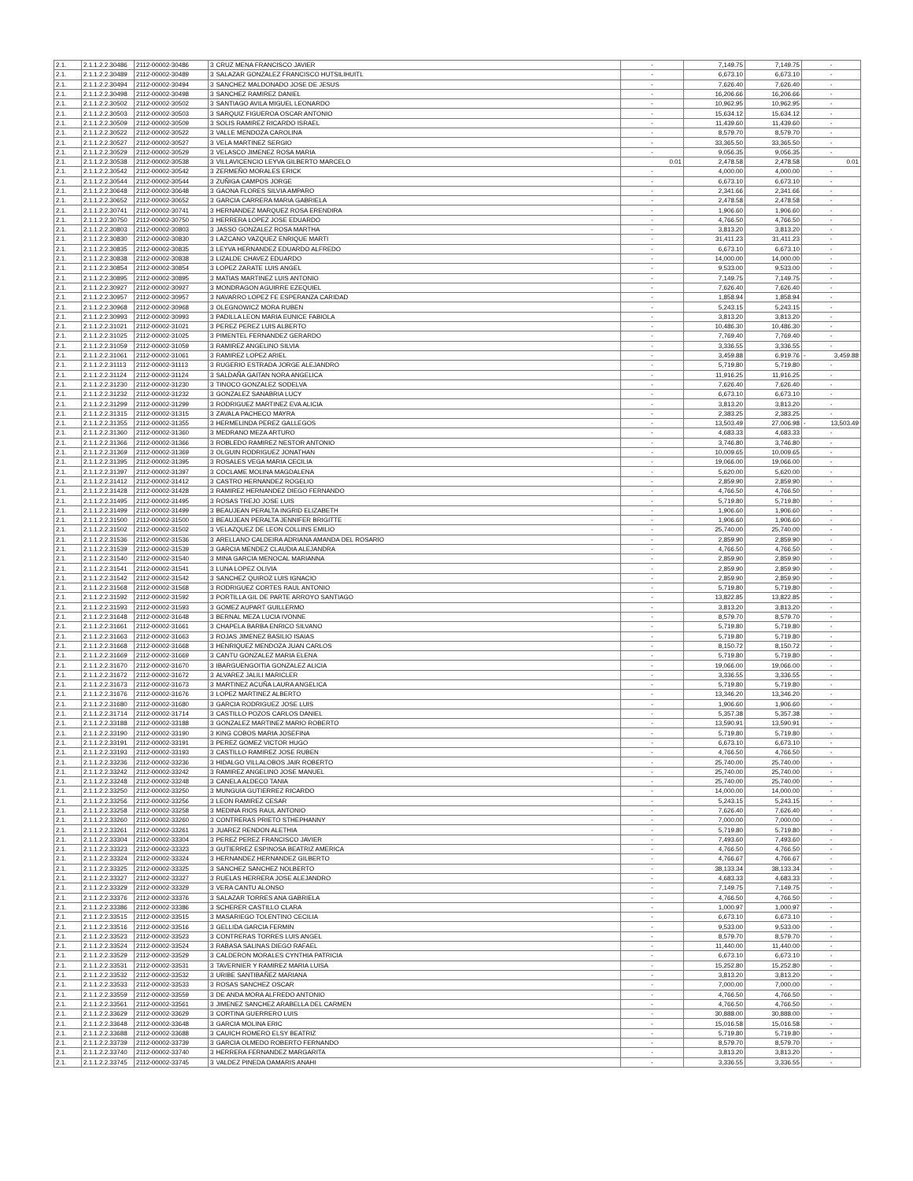| 2.1. | 2.1.1.2.2.30486 | 2112-00002-30486 | 3 | CRUZ MENA FRANCISCO JAVIER | - | 7,149.75 | 7,149.75 | - |
| 2.1. | 2.1.1.2.2.30489 | 2112-00002-30489 | 3 | SALAZAR GONZALEZ FRANCISCO HUTSILIHUITL | - | 6,673.10 | 6,673.10 | - |
| 2.1. | 2.1.1.2.2.30494 | 2112-00002-30494 | 3 | SANCHEZ MALDONADO JOSE DE JESUS | - | 7,626.40 | 7,626.40 | - |
| 2.1. | 2.1.1.2.2.30498 | 2112-00002-30498 | 3 | SANCHEZ RAMIREZ DANIEL | - | 16,206.66 | 16,206.66 | - |
| 2.1. | 2.1.1.2.2.30502 | 2112-00002-30502 | 3 | SANTIAGO AVILA MIGUEL LEONARDO | - | 10,962.95 | 10,962.95 | - |
| 2.1. | 2.1.1.2.2.30503 | 2112-00002-30503 | 3 | SARQUIZ FIGUEROA OSCAR ANTONIO | - | 15,634.12 | 15,634.12 | - |
| 2.1. | 2.1.1.2.2.30509 | 2112-00002-30509 | 3 | SOLIS RAMIREZ RICARDO ISRAEL | - | 11,439.60 | 11,439.60 | - |
| 2.1. | 2.1.1.2.2.30522 | 2112-00002-30522 | 3 | VALLE MENDOZA CAROLINA | - | 8,579.70 | 8,579.70 | - |
| 2.1. | 2.1.1.2.2.30527 | 2112-00002-30527 | 3 | VELA MARTINEZ SERGIO | - | 33,365.50 | 33,365.50 | - |
| 2.1. | 2.1.1.2.2.30529 | 2112-00002-30529 | 3 | VELASCO JIMENEZ ROSA MARIA | - | 9,056.35 | 9,056.35 | - |
| 2.1. | 2.1.1.2.2.30538 | 2112-00002-30538 | 3 | VILLAVICENCIO LEYVA GILBERTO MARCELO | 0.01 | 2,478.58 | 2,478.58 | 0.01 |
| 2.1. | 2.1.1.2.2.30542 | 2112-00002-30542 | 3 | ZERMEÑO MORALES ERICK | - | 4,000.00 | 4,000.00 | - |
| 2.1. | 2.1.1.2.2.30544 | 2112-00002-30544 | 3 | ZUÑIGA CAMPOS JORGE | - | 6,673.10 | 6,673.10 | - |
| 2.1. | 2.1.1.2.2.30648 | 2112-00002-30648 | 3 | GAONA FLORES SILVIA AMPARO | - | 2,341.66 | 2,341.66 | - |
| 2.1. | 2.1.1.2.2.30652 | 2112-00002-30652 | 3 | GARCIA CARRERA MARIA GABRIELA | - | 2,478.58 | 2,478.58 | - |
| 2.1. | 2.1.1.2.2.30741 | 2112-00002-30741 | 3 | HERNANDEZ MARQUEZ ROSA ERENDIRA | - | 1,906.60 | 1,906.60 | - |
| 2.1. | 2.1.1.2.2.30750 | 2112-00002-30750 | 3 | HERRERA LOPEZ JOSE EDUARDO | - | 4,766.50 | 4,766.50 | - |
| 2.1. | 2.1.1.2.2.30803 | 2112-00002-30803 | 3 | JASSO GONZALEZ ROSA MARTHA | - | 3,813.20 | 3,813.20 | - |
| 2.1. | 2.1.1.2.2.30830 | 2112-00002-30830 | 3 | LAZCANO VAZQUEZ ENRIQUE MARTI | - | 31,411.23 | 31,411.23 | - |
| 2.1. | 2.1.1.2.2.30835 | 2112-00002-30835 | 3 | LEYVA HERNANDEZ EDUARDO ALFREDO | - | 6,673.10 | 6,673.10 | - |
| 2.1. | 2.1.1.2.2.30838 | 2112-00002-30838 | 3 | LIZALDE CHAVEZ EDUARDO | - | 14,000.00 | 14,000.00 | - |
| 2.1. | 2.1.1.2.2.30854 | 2112-00002-30854 | 3 | LOPEZ ZARATE LUIS ANGEL | - | 9,533.00 | 9,533.00 | - |
| 2.1. | 2.1.1.2.2.30895 | 2112-00002-30895 | 3 | MATIAS MARTINEZ LUIS ANTONIO | - | 7,149.75 | 7,149.75 | - |
| 2.1. | 2.1.1.2.2.30927 | 2112-00002-30927 | 3 | MONDRAGON AGUIRRE EZEQUIEL | - | 7,626.40 | 7,626.40 | - |
| 2.1. | 2.1.1.2.2.30957 | 2112-00002-30957 | 3 | NAVARRO LOPEZ FE ESPERANZA CARIDAD | - | 1,858.94 | 1,858.94 | - |
| 2.1. | 2.1.1.2.2.30968 | 2112-00002-30968 | 3 | OLEGNOWICZ MORA RUBEN | - | 5,243.15 | 5,243.15 | - |
| 2.1. | 2.1.1.2.2.30993 | 2112-00002-30993 | 3 | PADILLA LEON MARIA EUNICE FABIOLA | - | 3,813.20 | 3,813.20 | - |
| 2.1. | 2.1.1.2.2.31021 | 2112-00002-31021 | 3 | PEREZ PEREZ LUIS ALBERTO | - | 10,486.30 | 10,486.30 | - |
| 2.1. | 2.1.1.2.2.31025 | 2112-00002-31025 | 3 | PIMENTEL FERNANDEZ GERARDO | - | 7,769.40 | 7,769.40 | - |
| 2.1. | 2.1.1.2.2.31059 | 2112-00002-31059 | 3 | RAMIREZ ANGELINO SILVIA | - | 3,336.55 | 3,336.55 | - |
| 2.1. | 2.1.1.2.2.31061 | 2112-00002-31061 | 3 | RAMIREZ LOPEZ ARIEL | - | 3,459.88 | 6,919.76 | - 3,459.88 |
| 2.1. | 2.1.1.2.2.31113 | 2112-00002-31113 | 3 | RUGERIO ESTRADA JORGE ALEJANDRO | - | 5,719.80 | 5,719.80 | - |
| 2.1. | 2.1.1.2.2.31124 | 2112-00002-31124 | 3 | SALDAÑA GAITAN NORA ANGELICA | - | 11,916.25 | 11,916.25 | - |
| 2.1. | 2.1.1.2.2.31230 | 2112-00002-31230 | 3 | TINOCO GONZALEZ SODELVA | - | 7,626.40 | 7,626.40 | - |
| 2.1. | 2.1.1.2.2.31232 | 2112-00002-31232 | 3 | GONZALEZ SANABRIA LUCY | - | 6,673.10 | 6,673.10 | - |
| 2.1. | 2.1.1.2.2.31299 | 2112-00002-31299 | 3 | RODRIGUEZ MARTINEZ EVA ALICIA | - | 3,813.20 | 3,813.20 | - |
| 2.1. | 2.1.1.2.2.31315 | 2112-00002-31315 | 3 | ZAVALA PACHECO MAYRA | - | 2,383.25 | 2,383.25 | - |
| 2.1. | 2.1.1.2.2.31355 | 2112-00002-31355 | 3 | HERMELINDA PEREZ GALLEGOS | - | 13,503.49 | 27,006.98 | - 13,503.49 |
| 2.1. | 2.1.1.2.2.31360 | 2112-00002-31360 | 3 | MEDRANO MEZA ARTURO | - | 4,683.33 | 4,683.33 | - |
| 2.1. | 2.1.1.2.2.31366 | 2112-00002-31366 | 3 | ROBLEDO RAMIREZ NESTOR ANTONIO | - | 3,746.80 | 3,746.80 | - |
| 2.1. | 2.1.1.2.2.31369 | 2112-00002-31369 | 3 | OLGUIN RODRIGUEZ JONATHAN | - | 10,009.65 | 10,009.65 | - |
| 2.1. | 2.1.1.2.2.31395 | 2112-00002-31395 | 3 | ROSALES VEGA MARIA CECILIA | - | 19,066.00 | 19,066.00 | - |
| 2.1. | 2.1.1.2.2.31397 | 2112-00002-31397 | 3 | COCLAME MOLINA MAGDALENA | - | 5,620.00 | 5,620.00 | - |
| 2.1. | 2.1.1.2.2.31412 | 2112-00002-31412 | 3 | CASTRO HERNANDEZ ROGELIO | - | 2,859.90 | 2,859.90 | - |
| 2.1. | 2.1.1.2.2.31428 | 2112-00002-31428 | 3 | RAMIREZ HERNANDEZ DIEGO FERNANDO | - | 4,766.50 | 4,766.50 | - |
| 2.1. | 2.1.1.2.2.31495 | 2112-00002-31495 | 3 | ROSAS TREJO JOSE LUIS | - | 5,719.80 | 5,719.80 | - |
| 2.1. | 2.1.1.2.2.31499 | 2112-00002-31499 | 3 | BEAUJEAN PERALTA INGRID ELIZABETH | - | 1,906.60 | 1,906.60 | - |
| 2.1. | 2.1.1.2.2.31500 | 2112-00002-31500 | 3 | BEAUJEAN PERALTA JENNIFER BRIGITTE | - | 1,906.60 | 1,906.60 | - |
| 2.1. | 2.1.1.2.2.31502 | 2112-00002-31502 | 3 | VELAZQUEZ DE LEON COLLINS EMILIO | - | 25,740.00 | 25,740.00 | - |
| 2.1. | 2.1.1.2.2.31536 | 2112-00002-31536 | 3 | ARELLANO CALDEIRA ADRIANA AMANDA DEL ROSARIO | - | 2,859.90 | 2,859.90 | - |
| 2.1. | 2.1.1.2.2.31539 | 2112-00002-31539 | 3 | GARCIA MENDEZ CLAUDIA ALEJANDRA | - | 4,766.50 | 4,766.50 | - |
| 2.1. | 2.1.1.2.2.31540 | 2112-00002-31540 | 3 | MINA GARCIA MENOCAL MARIANNA | - | 2,859.90 | 2,859.90 | - |
| 2.1. | 2.1.1.2.2.31541 | 2112-00002-31541 | 3 | LUNA LOPEZ OLIVIA | - | 2,859.90 | 2,859.90 | - |
| 2.1. | 2.1.1.2.2.31542 | 2112-00002-31542 | 3 | SANCHEZ QUIROZ LUIS IGNACIO | - | 2,859.90 | 2,859.90 | - |
| 2.1. | 2.1.1.2.2.31568 | 2112-00002-31568 | 3 | RODRIGUEZ CORTES RAUL ANTONIO | - | 5,719.80 | 5,719.80 | - |
| 2.1. | 2.1.1.2.2.31592 | 2112-00002-31592 | 3 | PORTILLA GIL DE PARTE ARROYO SANTIAGO | - | 13,822.85 | 13,822.85 | - |
| 2.1. | 2.1.1.2.2.31593 | 2112-00002-31593 | 3 | GOMEZ AUPART GUILLERMO | - | 3,813.20 | 3,813.20 | - |
| 2.1. | 2.1.1.2.2.31648 | 2112-00002-31648 | 3 | BERNAL MEZA LUCIA IVONNE | - | 8,579.70 | 8,579.70 | - |
| 2.1. | 2.1.1.2.2.31661 | 2112-00002-31661 | 3 | CHAPELA BARBA ENRICO SILVANO | - | 5,719.80 | 5,719.80 | - |
| 2.1. | 2.1.1.2.2.31663 | 2112-00002-31663 | 3 | ROJAS JIMENEZ BASILIO ISAIAS | - | 5,719.80 | 5,719.80 | - |
| 2.1. | 2.1.1.2.2.31668 | 2112-00002-31668 | 3 | HENRIQUEZ MENDOZA JUAN CARLOS | - | 8,150.72 | 8,150.72 | - |
| 2.1. | 2.1.1.2.2.31669 | 2112-00002-31669 | 3 | CANTU GONZALEZ MARIA ELENA | - | 5,719.80 | 5,719.80 | - |
| 2.1. | 2.1.1.2.2.31670 | 2112-00002-31670 | 3 | IBARGUENGOITIA GONZALEZ ALICIA | - | 19,066.00 | 19,066.00 | - |
| 2.1. | 2.1.1.2.2.31672 | 2112-00002-31672 | 3 | ALVAREZ JALILI MARICLER | - | 3,336.55 | 3,336.55 | - |
| 2.1. | 2.1.1.2.2.31673 | 2112-00002-31673 | 3 | MARTINEZ ACUÑA LAURA ANGELICA | - | 5,719.80 | 5,719.80 | - |
| 2.1. | 2.1.1.2.2.31676 | 2112-00002-31676 | 3 | LOPEZ MARTINEZ ALBERTO | - | 13,346.20 | 13,346.20 | - |
| 2.1. | 2.1.1.2.2.31680 | 2112-00002-31680 | 3 | GARCIA RODRIGUEZ JOSE LUIS | - | 1,906.60 | 1,906.60 | - |
| 2.1. | 2.1.1.2.2.31714 | 2112-00002-31714 | 3 | CASTILLO POZOS CARLOS DANIEL | - | 5,357.38 | 5,357.38 | - |
| 2.1. | 2.1.1.2.2.33188 | 2112-00002-33188 | 3 | GONZALEZ MARTINEZ MARIO ROBERTO | - | 13,590.91 | 13,590.91 | - |
| 2.1. | 2.1.1.2.2.33190 | 2112-00002-33190 | 3 | KING COBOS MARIA JOSEFINA | - | 5,719.80 | 5,719.80 | - |
| 2.1. | 2.1.1.2.2.33191 | 2112-00002-33191 | 3 | PEREZ GOMEZ VICTOR HUGO | - | 6,673.10 | 6,673.10 | - |
| 2.1. | 2.1.1.2.2.33193 | 2112-00002-33193 | 3 | CASTILLO RAMIREZ JOSE RUBEN | - | 4,766.50 | 4,766.50 | - |
| 2.1. | 2.1.1.2.2.33236 | 2112-00002-33236 | 3 | HIDALGO VILLALOBOS JAIR ROBERTO | - | 25,740.00 | 25,740.00 | - |
| 2.1. | 2.1.1.2.2.33242 | 2112-00002-33242 | 3 | RAMIREZ ANGELINO JOSE MANUEL | - | 25,740.00 | 25,740.00 | - |
| 2.1. | 2.1.1.2.2.33248 | 2112-00002-33248 | 3 | CANELA ALDECO TANIA | - | 25,740.00 | 25,740.00 | - |
| 2.1. | 2.1.1.2.2.33250 | 2112-00002-33250 | 3 | MUNGUIA GUTIERREZ RICARDO | - | 14,000.00 | 14,000.00 | - |
| 2.1. | 2.1.1.2.2.33256 | 2112-00002-33256 | 3 | LEON RAMIREZ CESAR | - | 5,243.15 | 5,243.15 | - |
| 2.1. | 2.1.1.2.2.33258 | 2112-00002-33258 | 3 | MEDINA RIOS RAUL ANTONIO | - | 7,626.40 | 7,626.40 | - |
| 2.1. | 2.1.1.2.2.33260 | 2112-00002-33260 | 3 | CONTRERAS PRIETO STHEPHANNY | - | 7,000.00 | 7,000.00 | - |
| 2.1. | 2.1.1.2.2.33261 | 2112-00002-33261 | 3 | JUAREZ RENDON ALETHIA | - | 5,719.80 | 5,719.80 | - |
| 2.1. | 2.1.1.2.2.33304 | 2112-00002-33304 | 3 | PEREZ PEREZ FRANCISCO JAVIER | - | 7,493.60 | 7,493.60 | - |
| 2.1. | 2.1.1.2.2.33323 | 2112-00002-33323 | 3 | GUTIERREZ ESPINOSA BEATRIZ AMERICA | - | 4,766.50 | 4,766.50 | - |
| 2.1. | 2.1.1.2.2.33324 | 2112-00002-33324 | 3 | HERNANDEZ HERNANDEZ GILBERTO | - | 4,766.67 | 4,766.67 | - |
| 2.1. | 2.1.1.2.2.33325 | 2112-00002-33325 | 3 | SANCHEZ SANCHEZ NOLBERTO | - | 38,133.34 | 38,133.34 | - |
| 2.1. | 2.1.1.2.2.33327 | 2112-00002-33327 | 3 | RUELAS HERRERA JOSE ALEJANDRO | - | 4,683.33 | 4,683.33 | - |
| 2.1. | 2.1.1.2.2.33329 | 2112-00002-33329 | 3 | VERA CANTU ALONSO | - | 7,149.75 | 7,149.75 | - |
| 2.1. | 2.1.1.2.2.33376 | 2112-00002-33376 | 3 | SALAZAR TORRES ANA GABRIELA | - | 4,766.50 | 4,766.50 | - |
| 2.1. | 2.1.1.2.2.33386 | 2112-00002-33386 | 3 | SCHERER CASTILLO CLARA | - | 1,000.97 | 1,000.97 | - |
| 2.1. | 2.1.1.2.2.33515 | 2112-00002-33515 | 3 | MASARIEGO TOLENTINO CECILIA | - | 6,673.10 | 6,673.10 | - |
| 2.1. | 2.1.1.2.2.33516 | 2112-00002-33516 | 3 | GELLIDA GARCIA FERMIN | - | 9,533.00 | 9,533.00 | - |
| 2.1. | 2.1.1.2.2.33523 | 2112-00002-33523 | 3 | CONTRERAS TORRES LUIS ANGEL | - | 8,579.70 | 8,579.70 | - |
| 2.1. | 2.1.1.2.2.33524 | 2112-00002-33524 | 3 | RABASA SALINAS DIEGO RAFAEL | - | 11,440.00 | 11,440.00 | - |
| 2.1. | 2.1.1.2.2.33529 | 2112-00002-33529 | 3 | CALDERON MORALES CYNTHIA PATRICIA | - | 6,673.10 | 6,673.10 | - |
| 2.1. | 2.1.1.2.2.33531 | 2112-00002-33531 | 3 | TAVERNIER Y RAMIREZ MARIA LUISA | - | 15,252.80 | 15,252.80 | - |
| 2.1. | 2.1.1.2.2.33532 | 2112-00002-33532 | 3 | URIBE SANTIBAÑEZ MARIANA | - | 3,813.20 | 3,813.20 | - |
| 2.1. | 2.1.1.2.2.33533 | 2112-00002-33533 | 3 | ROSAS SANCHEZ OSCAR | - | 7,000.00 | 7,000.00 | - |
| 2.1. | 2.1.1.2.2.33559 | 2112-00002-33559 | 3 | DE ANDA MORA ALFREDO ANTONIO | - | 4,766.50 | 4,766.50 | - |
| 2.1. | 2.1.1.2.2.33561 | 2112-00002-33561 | 3 | JIMENEZ SANCHEZ ARABELLA DEL CARMEN | - | 4,766.50 | 4,766.50 | - |
| 2.1. | 2.1.1.2.2.33629 | 2112-00002-33629 | 3 | CORTINA GUERRERO LUIS | - | 30,888.00 | 30,888.00 | - |
| 2.1. | 2.1.1.2.2.33648 | 2112-00002-33648 | 3 | GARCIA MOLINA ERIC | - | 15,016.58 | 15,016.58 | - |
| 2.1. | 2.1.1.2.2.33688 | 2112-00002-33688 | 3 | CAUICH ROMERO ELSY BEATRIZ | - | 5,719.80 | 5,719.80 | - |
| 2.1. | 2.1.1.2.2.33739 | 2112-00002-33739 | 3 | GARCIA OLMEDO ROBERTO FERNANDO | - | 8,579.70 | 8,579.70 | - |
| 2.1. | 2.1.1.2.2.33740 | 2112-00002-33740 | 3 | HERRERA FERNANDEZ MARGARITA | - | 3,813.20 | 3,813.20 | - |
| 2.1. | 2.1.1.2.2.33745 | 2112-00002-33745 | 3 | VALDEZ PINEDA DAMARIS ANAHI | - | 3,336.55 | 3,336.55 | - |